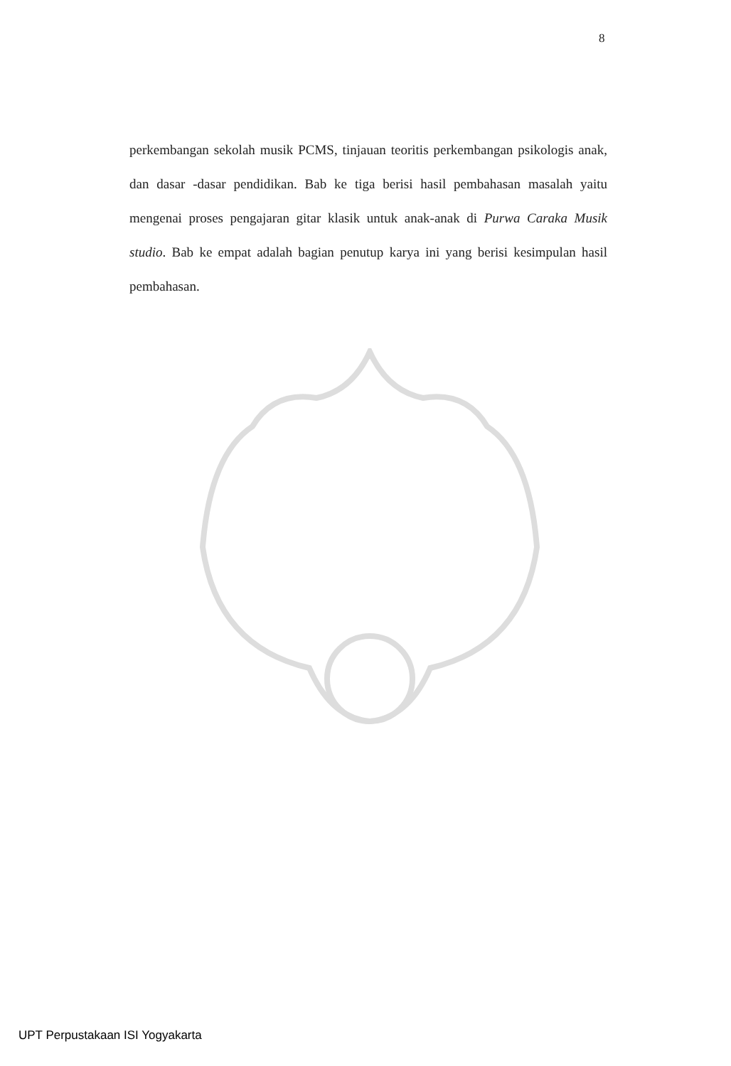8
perkembangan sekolah musik PCMS, tinjauan teoritis perkembangan psikologis anak, dan dasar -dasar pendidikan. Bab ke tiga berisi hasil pembahasan masalah yaitu mengenai proses pengajaran gitar klasik untuk anak-anak di Purwa Caraka Musik studio. Bab ke empat adalah bagian penutup karya ini yang berisi kesimpulan hasil pembahasan.
UPT Perpustakaan ISI Yogyakarta